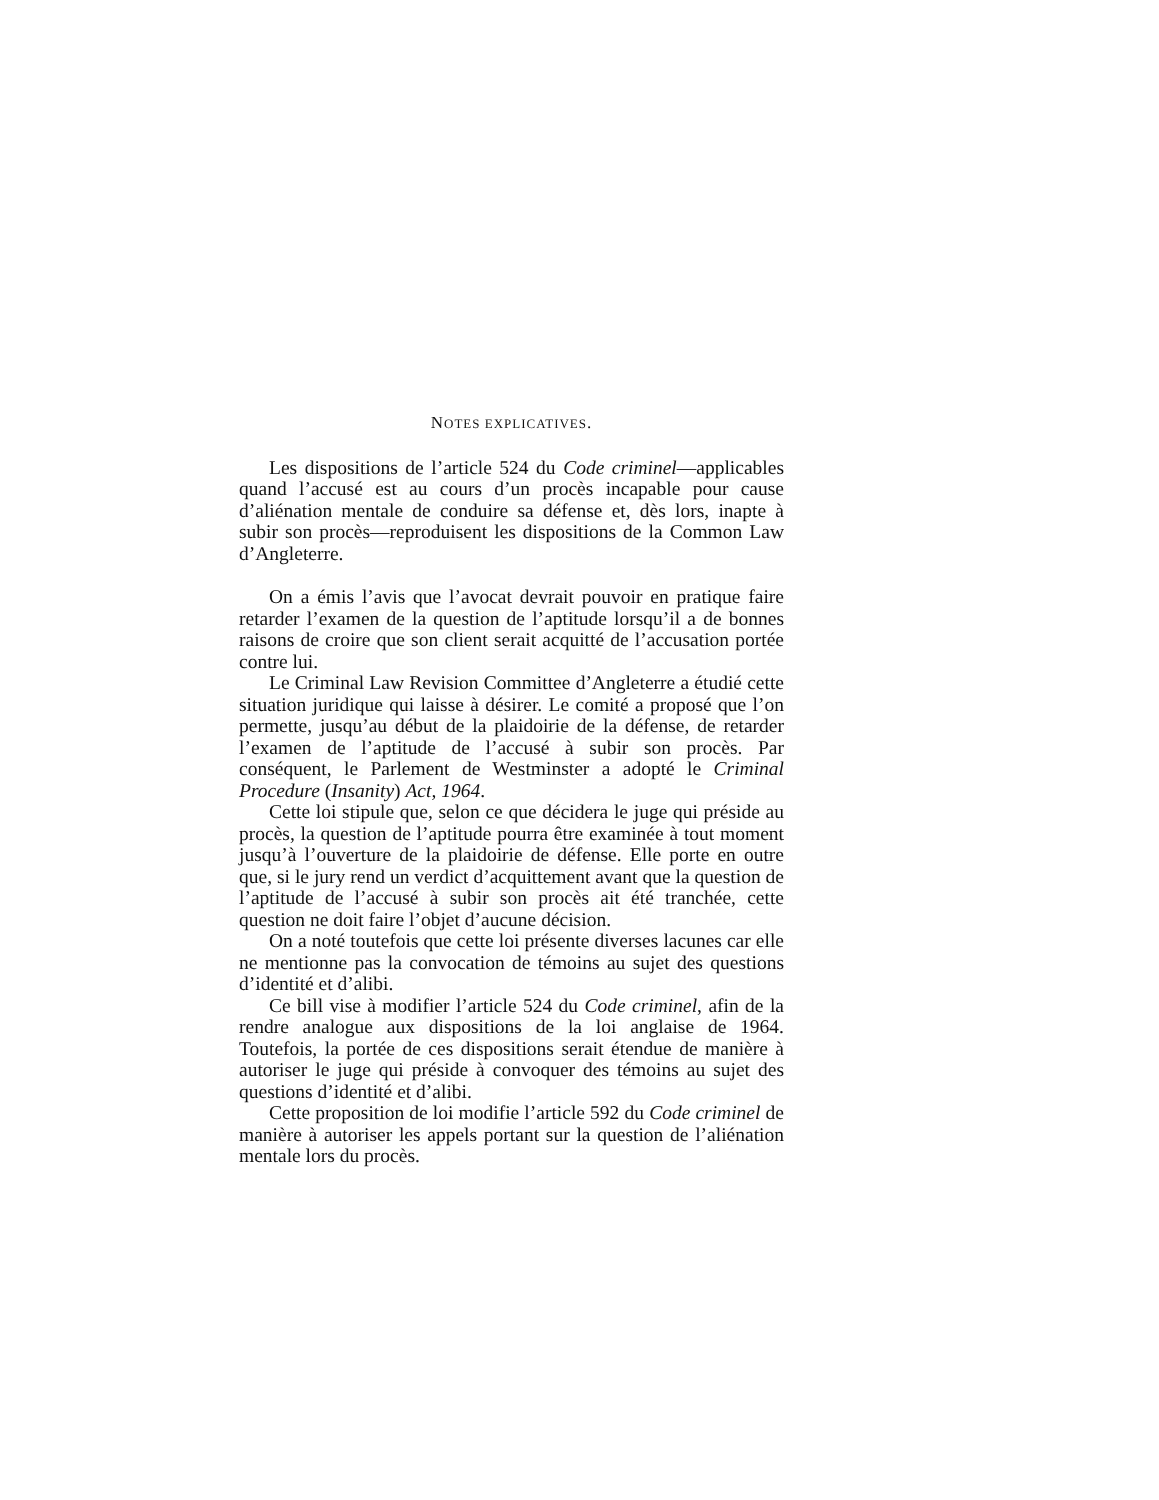NOTES EXPLICATIVES.
Les dispositions de l’article 524 du Code criminel—applicables quand l’accusé est au cours d’un procès incapable pour cause d’aliénation mentale de conduire sa défense et, dès lors, inapte à subir son procès—reproduisent les dispositions de la Common Law d’Angleterre.
On a émis l’avis que l’avocat devrait pouvoir en pratique faire retarder l’examen de la question de l’aptitude lorsqu’il a de bonnes raisons de croire que son client serait acquitté de l’accusation portée contre lui.
Le Criminal Law Revision Committee d’Angleterre a étudié cette situation juridique qui laisse à désirer. Le comité a proposé que l’on permette, jusqu’au début de la plaidoirie de la défense, de retarder l’examen de l’aptitude de l’accusé à subir son procès. Par conséquent, le Parlement de Westminster a adopté le Criminal Procedure (Insanity) Act, 1964.
Cette loi stipule que, selon ce que décidera le juge qui préside au procès, la question de l’aptitude pourra être examinée à tout moment jusqu’à l’ouverture de la plaidoirie de défense. Elle porte en outre que, si le jury rend un verdict d’acquittement avant que la question de l’aptitude de l’accusé à subir son procès ait été tranchée, cette question ne doit faire l’objet d’aucune décision.
On a noté toutefois que cette loi présente diverses lacunes car elle ne mentionne pas la convocation de témoins au sujet des questions d’identité et d’alibi.
Ce bill vise à modifier l’article 524 du Code criminel, afin de la rendre analogue aux dispositions de la loi anglaise de 1964. Toutefois, la portée de ces dispositions serait étendue de manière à autoriser le juge qui préside à convoquer des témoins au sujet des questions d’identité et d’alibi.
Cette proposition de loi modifie l’article 592 du Code criminel de manière à autoriser les appels portant sur la question de l’aliénation mentale lors du procès.